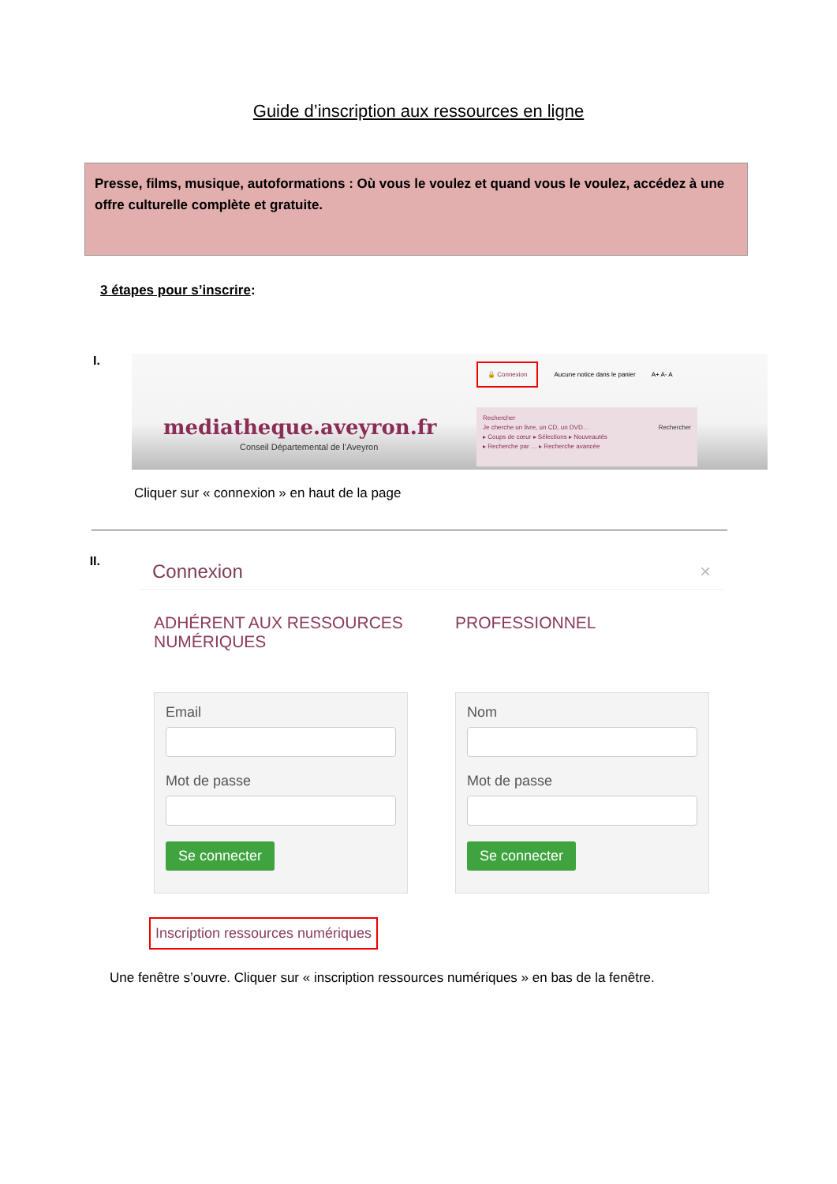Guide d’inscription aux ressources en ligne
Presse, films, musique, autoformations : Où vous le voulez et quand vous le voulez, accédez à une offre culturelle complète et gratuite.
3 étapes pour s’inscrire:
I.
🔒 Connexion Aucune notice dans le panier A+ A- A
mediatheque.aveyron.fr
Conseil Départemental de l’Aveyron
Rechercher
Je cherche un livre, un CD, un DVD… Rechercher
▸ Coups de cœur ▸ Sélections ▸ Nouveautés
▸ Recherche par … ▸ Recherche avancée
Cliquer sur « connexion » en haut de la page
II.
Connexion ×
ADHÉRENT AUX RESSOURCES NUMÉRIQUES
Email
Mot de passe
Se connecter
PROFESSIONNEL
Nom
Mot de passe
Se connecter
Inscription ressources numériques
Une fenêtre s’ouvre. Cliquer sur « inscription ressources numériques » en bas de la fenêtre.